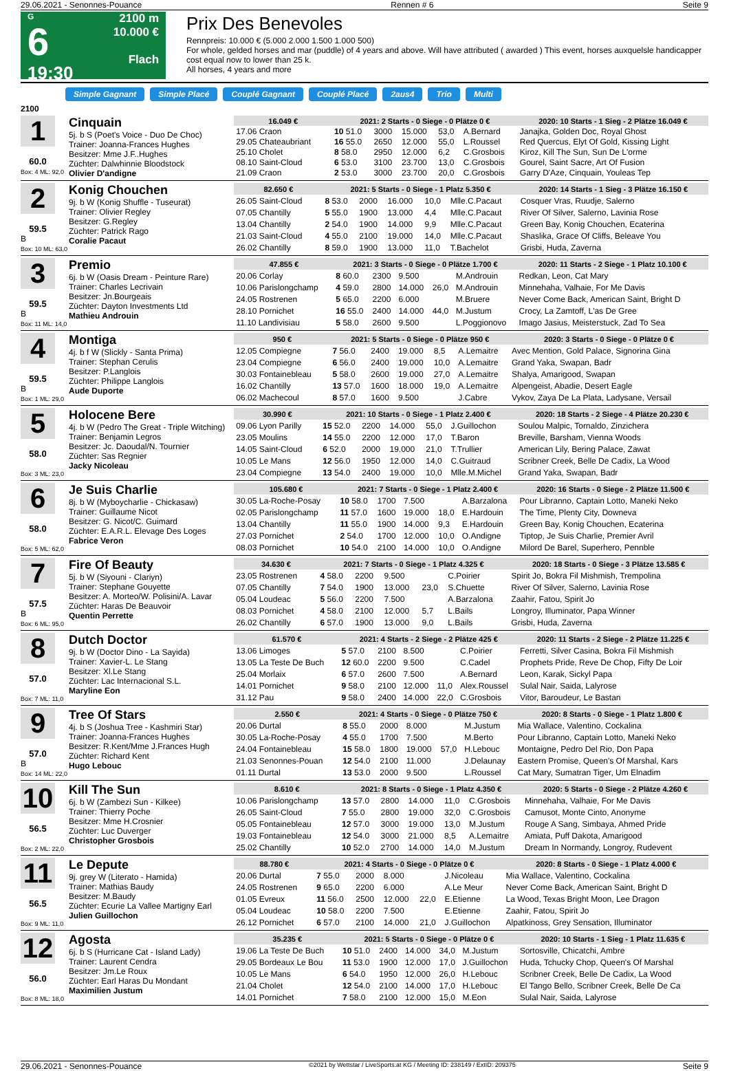29.06.2021 - Senonnes-Pouance Rennen # 6 Seite 9
G
6
19:30
2100 m
10.000 €
Flach
Prix Des Benevoles
Rennpreis: 10.000 € (5.000 2.000 1.500 1.000 500)
For whole, gelded horses and mar (puddle) of 4 years and above. Will have attributed ( awarded ) This event, horses auxquelsle handicapper cost equal now to lower than 25 k.
All horses, 4 years and more
Simple Gagnant Simple Placé Couplé Gagnant Couplé Placé 2aus4 Trio Multi
2100
1
60.0
Box: 4 ML: 92,0
Cinquain
5j. b S (Poet's Voice - Duo De Choc)
Trainer: Joanna-Frances Hughes
Besitzer: Mme J.F..Hughes
Züchter: Dalwhinnie Bloodstock
Olivier D'andigne
| 16.049 € | 2021: 2 Starts - 0 Siege - 0 Plätze 0 € | | | | | 2020: 10 Starts - 1 Sieg - 2 Plätze 16.049 € |
| --- | --- | --- | --- | --- | --- | --- |
| 17.06 Craon | 10 51.0 | 3000 | 15.000 | 53,0 | A.Bernard | Janajka, Golden Doc, Royal Ghost |
| 29.05 Chateaubriant | 16 55.0 | 2650 | 12.000 | 55,0 | L.Roussel | Red Quercus, Elyt Of Gold, Kissing Light |
| 25.10 Cholet | 8 58.0 | 2950 | 12.000 | 6,2 | C.Grosbois | Kiroz, Kill The Sun, Sun De L'orme |
| 08.10 Saint-Cloud | 6 53.0 | 3100 | 23.700 | 13,0 | C.Grosbois | Gourel, Saint Sacre, Art Of Fusion |
| 21.09 Craon | 2 53.0 | 3000 | 23.700 | 20,0 | C.Grosbois | Garry D'Aze, Cinquain, Youleas Tep |
2
59.5
B
Box: 10 ML: 63,0
Konig Chouchen
9j. b W (Konig Shuffle - Tuseurat)
Trainer: Olivier Regley
Besitzer: G.Regley
Züchter: Patrick Rago
Coralie Pacaut
| 82.650 € | 2021: 5 Starts - 0 Siege - 1 Platz 5.350 € | | | | | 2020: 14 Starts - 1 Sieg - 3 Plätze 16.150 € |
| --- | --- | --- | --- | --- | --- | --- |
| 26.05 Saint-Cloud | 8 53.0 | 2000 | 16.000 | 10,0 | Mlle.C.Pacaut | Cosquer Vras, Ruudje, Salerno |
| 07.05 Chantilly | 5 55.0 | 1900 | 13.000 | 4,4 | Mlle.C.Pacaut | River Of Silver, Salerno, Lavinia Rose |
| 13.04 Chantilly | 2 54.0 | 1900 | 14.000 | 9,9 | Mlle.C.Pacaut | Green Bay, Konig Chouchen, Ecaterina |
| 21.03 Saint-Cloud | 4 55.0 | 2100 | 19.000 | 14,0 | Mlle.C.Pacaut | Shaslika, Grace Of Cliffs, Beleave You |
| 26.02 Chantilly | 8 59.0 | 1900 | 13.000 | 11,0 | T.Bachelot | Grisbi, Huda, Zaverna |
3
59.5
B
Box: 11 ML: 14,0
Premio
6j. b W (Oasis Dream - Peinture Rare)
Trainer: Charles Lecrivain
Besitzer: Jn.Bourgeais
Züchter: Dayton Investments Ltd
Mathieu Androuin
| 47.855 € | 2021: 3 Starts - 0 Siege - 0 Plätze 1.700 € | | | | | 2020: 11 Starts - 2 Siege - 1 Platz 10.100 € |
| --- | --- | --- | --- | --- | --- | --- |
| 20.06 Corlay | 8 60.0 | 2300 | 9.500 | | M.Androuin | Redkan, Leon, Cat Mary |
| 10.06 Parislongchamp | 4 59.0 | 2800 | 14.000 | 26,0 | M.Androuin | Minnehaha, Valhaie, For Me Davis |
| 24.05 Rostrenen | 5 65.0 | 2200 | 6.000 | | M.Bruere | Never Come Back, American Saint, Bright D |
| 28.10 Pornichet | 16 55.0 | 2400 | 14.000 | 44,0 | M.Justum | Crocy, La Zamtoff, L'as De Gree |
| 11.10 Landivisiau | 5 58.0 | 2600 | 9.500 | | L.Poggionovo | Imago Jasius, Meisterstuck, Zad To Sea |
4
59.5
B
Box: 1 ML: 29,0
Montiga
4j. b f W (Slickly - Santa Prima)
Trainer: Stephan Cerulis
Besitzer: P.Langlois
Züchter: Philippe Langlois
Aude Duporte
| 950 € | 2021: 5 Starts - 0 Siege - 0 Plätze 950 € | | | | | 2020: 3 Starts - 0 Siege - 0 Plätze 0 € |
| --- | --- | --- | --- | --- | --- | --- |
| 12.05 Compiegne | 7 56.0 | 2400 | 19.000 | 8,5 | A.Lemaitre | Avec Mention, Gold Palace, Signorina Gina |
| 23.04 Compiegne | 6 56.0 | 2400 | 19.000 | 10,0 | A.Lemaitre | Grand Yaka, Swapan, Badr |
| 30.03 Fontainebleau | 5 58.0 | 2600 | 19.000 | 27,0 | A.Lemaitre | Shalya, Amarigood, Swapan |
| 16.02 Chantilly | 13 57.0 | 1600 | 18.000 | 19,0 | A.Lemaitre | Alpengeist, Abadie, Desert Eagle |
| 06.02 Machecoul | 8 57.0 | 1600 | 9.500 | | J.Cabre | Vykov, Zaya De La Plata, Ladysane, Versail |
5
58.0
Box: 3 ML: 23,0
Holocene Bere
4j. b W (Pedro The Great - Triple Witching)
Trainer: Benjamin Legros
Besitzer: Jc. Daoudal/N. Tournier
Züchter: Sas Regnier
Jacky Nicoleau
| 30.990 € | 2021: 10 Starts - 0 Siege - 1 Platz 2.400 € | | | | | 2020: 18 Starts - 2 Siege - 4 Plätze 20.230 € |
| --- | --- | --- | --- | --- | --- | --- |
| 09.06 Lyon Parilly | 15 52.0 | 2200 | 14.000 | 55,0 | J.Guillochon | Soulou Malpic, Tornaldo, Zinzichera |
| 23.05 Moulins | 14 55.0 | 2200 | 12.000 | 17,0 | T.Baron | Breville, Barsham, Vienna Woods |
| 14.05 Saint-Cloud | 6 52.0 | 2000 | 19.000 | 21,0 | T.Trullier | American Lily, Bering Palace, Zawat |
| 10.05 Le Mans | 12 56.0 | 1950 | 12.000 | 14,0 | C.Guitraud | Scribner Creek, Belle De Cadix, La Wood |
| 23.04 Compiegne | 13 54.0 | 2400 | 19.000 | 10,0 | Mlle.M.Michel | Grand Yaka, Swapan, Badr |
6
58.0
Box: 5 ML: 62,0
Je Suis Charlie
8j. b W (Myboycharlie - Chickasaw)
Trainer: Guillaume Nicot
Besitzer: G. Nicot/C. Guimard
Züchter: E.A.R.L. Elevage Des Loges
Fabrice Veron
| 105.680 € | 2021: 7 Starts - 0 Siege - 1 Platz 2.400 € | | | | | 2020: 16 Starts - 0 Siege - 2 Plätze 11.500 € |
| --- | --- | --- | --- | --- | --- | --- |
| 30.05 La-Roche-Posay | 10 58.0 | 1700 | 7.500 | | A.Barzalona | Pour Libranno, Captain Lotto, Maneki Neko |
| 02.05 Parislongchamp | 11 57.0 | 1600 | 19.000 | 18,0 | E.Hardouin | The Time, Plenty City, Downeva |
| 13.04 Chantilly | 11 55.0 | 1900 | 14.000 | 9,3 | E.Hardouin | Green Bay, Konig Chouchen, Ecaterina |
| 27.03 Pornichet | 2 54.0 | 1700 | 12.000 | 10,0 | O.Andigne | Tiptop, Je Suis Charlie, Premier Avril |
| 08.03 Pornichet | 10 54.0 | 2100 | 14.000 | 10,0 | O.Andigne | Milord De Barel, Superhero, Pennble |
7
57.5
B
Box: 6 ML: 95,0
Fire Of Beauty
5j. b W (Siyouni - Clariyn)
Trainer: Stephane Gouyette
Besitzer: A. Morteo/W. Polisini/A. Lavar
Züchter: Haras De Beauvoir
Quentin Perrette
| 34.630 € | 2021: 7 Starts - 0 Siege - 1 Platz 4.325 € | | | | | 2020: 18 Starts - 0 Siege - 3 Plätze 13.585 € |
| --- | --- | --- | --- | --- | --- | --- |
| 23.05 Rostrenen | 4 58.0 | 2200 | 9.500 | | C.Poirier | Spirit Jo, Bokra Fil Mishmish, Trempolina |
| 07.05 Chantilly | 7 54.0 | 1900 | 13.000 | 23,0 | S.Chuette | River Of Silver, Salerno, Lavinia Rose |
| 05.04 Loudeac | 5 56.0 | 2200 | 7.500 | | A.Barzalona | Zaahir, Fatou, Spirit Jo |
| 08.03 Pornichet | 4 58.0 | 2100 | 12.000 | 5,7 | L.Bails | Longroy, Illuminator, Papa Winner |
| 26.02 Chantilly | 6 57.0 | 1900 | 13.000 | 9,0 | L.Bails | Grisbi, Huda, Zaverna |
8
57.0
Box: 7 ML: 11,0
Dutch Doctor
9j. b W (Doctor Dino - La Sayida)
Trainer: Xavier-L. Le Stang
Besitzer: Xl.Le Stang
Züchter: Lac Internacional S.L.
Maryline Eon
| 61.570 € | 2021: 4 Starts - 2 Siege - 2 Plätze 425 € | | | | | 2020: 11 Starts - 2 Siege - 2 Plätze 11.225 € |
| --- | --- | --- | --- | --- | --- | --- |
| 13.06 Limoges | 5 57.0 | 2100 | 8.500 | | C.Poirier | Ferretti, Silver Casina, Bokra Fil Mishmish |
| 13.05 La Teste De Buch | 12 60.0 | 2200 | 9.500 | | C.Cadel | Prophets Pride, Reve De Chop, Fifty De Loir |
| 25.04 Morlaix | 6 57.0 | 2600 | 7.500 | | A.Bernard | Leon, Karak, Sickyl Papa |
| 14.01 Pornichet | 9 58.0 | 2100 | 12.000 | 11,0 | Alex.Roussel | Sulal Nair, Saida, Lalyrose |
| 31.12 Pau | 9 58.0 | 2400 | 14.000 | 22,0 | C.Grosbois | Vitor, Baroudeur, Le Bastan |
9
57.0
B
Box: 14 ML: 22,0
Tree Of Stars
4j. b S (Joshua Tree - Kashmiri Star)
Trainer: Joanna-Frances Hughes
Besitzer: R.Kent/Mme J.Frances Hugh
Züchter: Richard Kent
Hugo Lebouc
| 2.550 € | 2021: 4 Starts - 0 Siege - 0 Plätze 750 € | | | | | 2020: 8 Starts - 0 Siege - 1 Platz 1.800 € |
| --- | --- | --- | --- | --- | --- | --- |
| 20.06 Durtal | 8 55.0 | 2000 | 8.000 | | M.Justum | Mia Wallace, Valentino, Cockalina |
| 30.05 La-Roche-Posay | 4 55.0 | 1700 | 7.500 | | M.Berto | Pour Libranno, Captain Lotto, Maneki Neko |
| 24.04 Fontainebleau | 15 58.0 | 1800 | 19.000 | 57,0 | H.Lebouc | Montaigne, Pedro Del Rio, Don Papa |
| 21.03 Senonnes-Pouan | 12 54.0 | 2100 | 11.000 | | J.Delaunay | Eastern Promise, Queen's Of Marshal, Kars |
| 01.11 Durtal | 13 53.0 | 2000 | 9.500 | | L.Roussel | Cat Mary, Sumatran Tiger, Um Elnadim |
10
56.5
Box: 2 ML: 22,0
Kill The Sun
6j. b W (Zambezi Sun - Kilkee)
Trainer: Thierry Poche
Besitzer: Mme H.Crosnier
Züchter: Luc Duverger
Christopher Grosbois
| 8.610 € | 2021: 8 Starts - 0 Siege - 1 Platz 4.350 € | | | | | 2020: 5 Starts - 0 Siege - 2 Plätze 4.260 € |
| --- | --- | --- | --- | --- | --- | --- |
| 10.06 Parislongchamp | 13 57.0 | 2800 | 14.000 | 11,0 | C.Grosbois | Minnehaha, Valhaie, For Me Davis |
| 26.05 Saint-Cloud | 7 55.0 | 2800 | 19.000 | 32,0 | C.Grosbois | Camusot, Monte Cinto, Anonyme |
| 05.05 Fontainebleau | 12 57.0 | 3000 | 19.000 | 13,0 | M.Justum | Rouge A Sang, Simbaya, Ahmed Pride |
| 19.03 Fontainebleau | 12 54.0 | 3000 | 21.000 | 8,5 | A.Lemaitre | Amiata, Puff Dakota, Amarigood |
| 25.02 Chantilly | 10 52.0 | 2700 | 14.000 | 14,0 | M.Justum | Dream In Normandy, Longroy, Rudevent |
11
56.5
Box: 9 ML: 11,0
Le Depute
9j. grey W (Literato - Hamida)
Trainer: Mathias Baudy
Besitzer: M.Baudy
Züchter: Ecurie La Vallee Martigny Earl
Julien Guillochon
| 88.780 € | 2021: 4 Starts - 0 Siege - 0 Plätze 0 € | | | | | 2020: 8 Starts - 0 Siege - 1 Platz 4.000 € |
| --- | --- | --- | --- | --- | --- | --- |
| 20.06 Durtal | 7 55.0 | 2000 | 8.000 | | J.Nicoleau | Mia Wallace, Valentino, Cockalina |
| 24.05 Rostrenen | 9 65.0 | 2200 | 6.000 | | A.Le Meur | Never Come Back, American Saint, Bright D |
| 01.05 Evreux | 11 56.0 | 2500 | 12.000 | 22,0 | E.Etienne | La Wood, Texas Bright Moon, Lee Dragon |
| 05.04 Loudeac | 10 58.0 | 2200 | 7.500 | | E.Etienne | Zaahir, Fatou, Spirit Jo |
| 26.12 Pornichet | 6 57.0 | 2100 | 14.000 | 21,0 | J.Guillochon | Alpatkinoss, Grey Sensation, Illuminator |
12
56.0
Box: 8 ML: 18,0
Agosta
6j. b S (Hurricane Cat - Island Lady)
Trainer: Laurent Cendra
Besitzer: Jm.Le Roux
Züchter: Earl Haras Du Mondant
Maximilien Justum
| 35.235 € | 2021: 5 Starts - 0 Siege - 0 Plätze 0 € | | | | | 2020: 10 Starts - 1 Sieg - 1 Platz 11.635 € |
| --- | --- | --- | --- | --- | --- | --- |
| 19.06 La Teste De Buch | 10 51.0 | 2400 | 14.000 | 34,0 | M.Justum | Sortosville, Chicatchi, Ambre |
| 29.05 Bordeaux Le Bou | 11 53.0 | 1900 | 12.000 | 17,0 | J.Guillochon | Huda, Tchucky Chop, Queen's Of Marshal |
| 10.05 Le Mans | 6 54.0 | 1950 | 12.000 | 26,0 | H.Lebouc | Scribner Creek, Belle De Cadix, La Wood |
| 21.04 Cholet | 12 54.0 | 2100 | 14.000 | 17,0 | H.Lebouc | El Tango Bello, Scribner Creek, Belle De Ca |
| 14.01 Pornichet | 7 58.0 | 2100 | 12.000 | 15,0 | M.Eon | Sulal Nair, Saida, Lalyrose |
29.06.2021 - Senonnes-Pouance ©2021 by Wettstar / LiveSports.at KG / Meeting ID: 238149 / ExtID: 209375 Seite 9